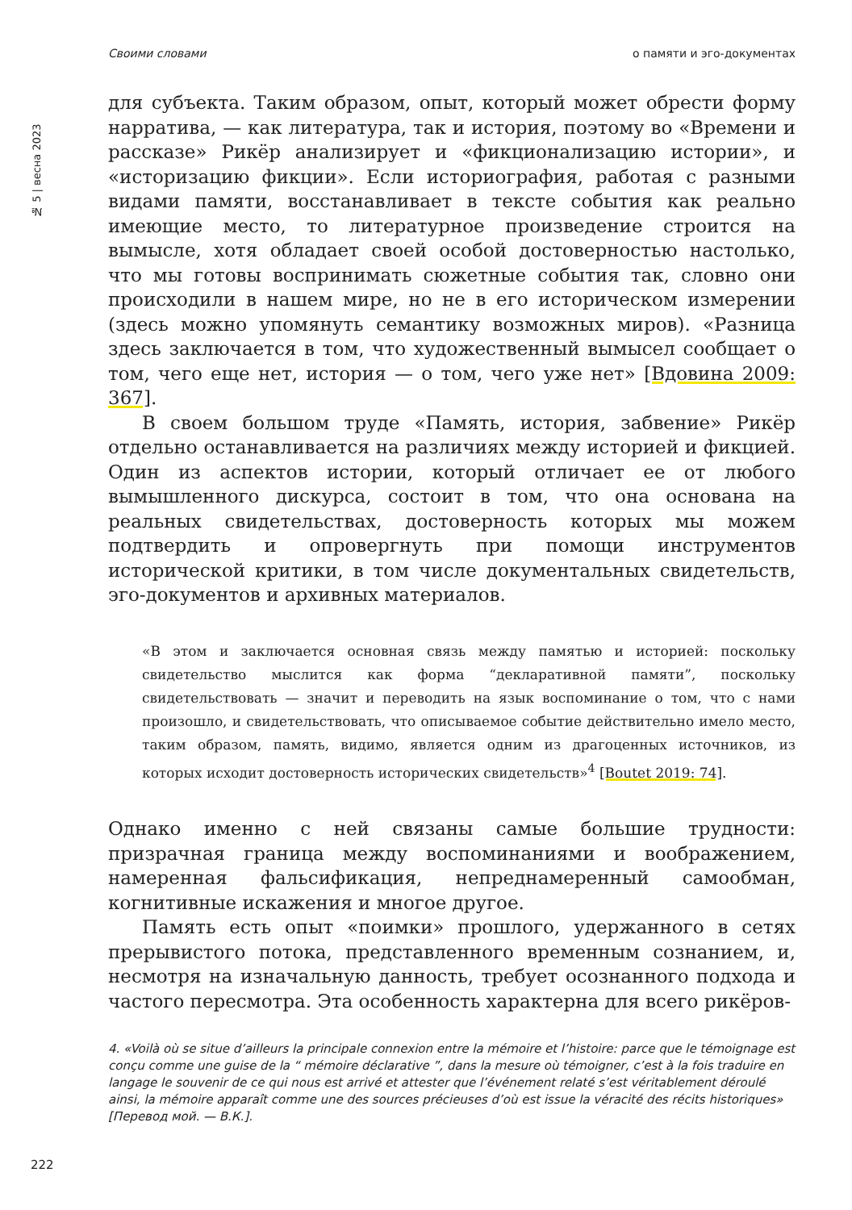Своими словами о памяти и эго-документах
№ 5 | весна 2023
для субъекта. Таким образом, опыт, который может обрести форму нарратива, — как литература, так и история, поэтому во «Времени и рассказе» Рикёр анализирует и «фикционализацию истории», и «историзацию фикции». Если историография, работая с разными видами памяти, восстанавливает в тексте события как реально имеющие место, то литературное произведение строится на вымысле, хотя обладает своей особой достоверностью настолько, что мы готовы воспринимать сюжетные события так, словно они происходили в нашем мире, но не в его историческом измерении (здесь можно упомянуть семантику возможных миров). «Разница здесь заключается в том, что художественный вымысел сообщает о том, чего еще нет, история — о том, чего уже нет» [Вдовина 2009: 367].
В своем большом труде «Память, история, забвение» Рикёр отдельно останавливается на различиях между историей и фикцией. Один из аспектов истории, который отличает ее от любого вымышленного дискурса, состоит в том, что она основана на реальных свидетельствах, достоверность которых мы можем подтвердить и опровергнуть при помощи инструментов исторической критики, в том числе документальных свидетельств, эго-документов и архивных материалов.
«В этом и заключается основная связь между памятью и историей: поскольку свидетельство мыслится как форма “декларативной памяти”, поскольку свидетельствовать — значит и переводить на язык воспоминание о том, что с нами произошло, и свидетельствовать, что описываемое событие действительно имело место, таким образом, память, видимо, является одним из драгоценных источников, из которых исходит достоверность исторических свидетельств»<sup>4</sup> [Boutet 2019: 74].
Однако именно с ней связаны самые большие трудности: призрачная граница между воспоминаниями и воображением, намеренная фальсификация, непреднамеренный самообман, когнитивные искажения и многое другое.
Память есть опыт «поимки» прошлого, удержанного в сетях прерывистого потока, представленного временным сознанием, и, несмотря на изначальную данность, требует осознанного подхода и частого пересмотра. Эта особенность характерна для всего рикёров-
4. «Voilà où se situe d’ailleurs la principale connexion entre la mémoire et l’histoire: parce que le témoignage est conçu comme une guise de la “ mémoire déclarative ”, dans la mesure où témoigner, c’est à la fois traduire en langage le souvenir de ce qui nous est arrivé et attester que l’événement relaté s’est véritablement déroulé ainsi, la mémoire apparaît comme une des sources précieuses d’où est issue la véracité des récits historiques» [Перевод мой. — В.К.].
222